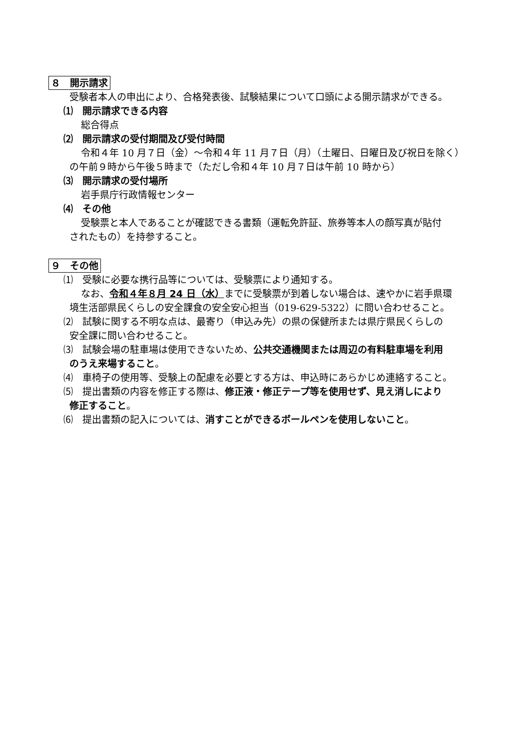８　開示請求
受験者本人の申出により、合格発表後、試験結果について口頭による開示請求ができる。
⑴　開示請求できる内容
総合得点
⑵　開示請求の受付期間及び受付時間
令和４年 10 月７日（金）～令和４年 11 月７日（月）（土曜日、日曜日及び祝日を除く）
の午前９時から午後５時まで（ただし令和４年 10 月７日は午前 10 時から）
⑶　開示請求の受付場所
岩手県庁行政情報センター
⑷　その他
受験票と本人であることが確認できる書類（運転免許証、旅券等本人の顔写真が貼付
されたもの）を持参すること。
９　その他
⑴　受験に必要な携行品等については、受験票により通知する。
なお、令和４年８月 24 日（水）までに受験票が到着しない場合は、速やかに岩手県環
境生活部県民くらしの安全課食の安全安心担当（019-629-5322）に問い合わせること。
⑵　試験に関する不明な点は、最寄り（申込み先）の県の保健所または県庁県民くらしの
安全課に問い合わせること。
⑶　試験会場の駐車場は使用できないため、公共交通機関または周辺の有料駐車場を利用
のうえ来場すること。
⑷　車椅子の使用等、受験上の配慮を必要とする方は、申込時にあらかじめ連絡すること。
⑸　提出書類の内容を修正する際は、修正液・修正テープ等を使用せず、見え消しにより
修正すること。
⑹　提出書類の記入については、消すことができるボールペンを使用しないこと。